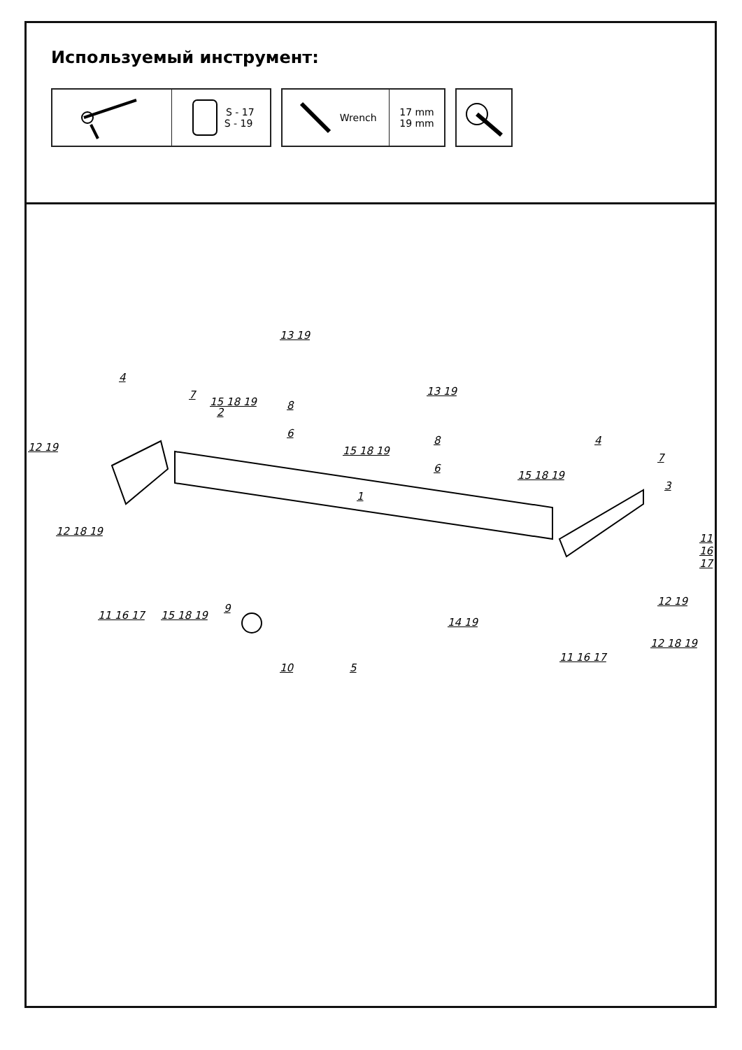Используемый инструмент:
S - 17
S - 19
Wrench 17 mm
19 mm
13 19
13 19
4
7
2
15 18 19 8
6
12 19 15 18 19
8
6
1
15 18 19
4
7
3
12 18 19
11 16 17
11 16 17 15 18 19
9
14 19
12 19
12 18 19
10 5
11 16 17